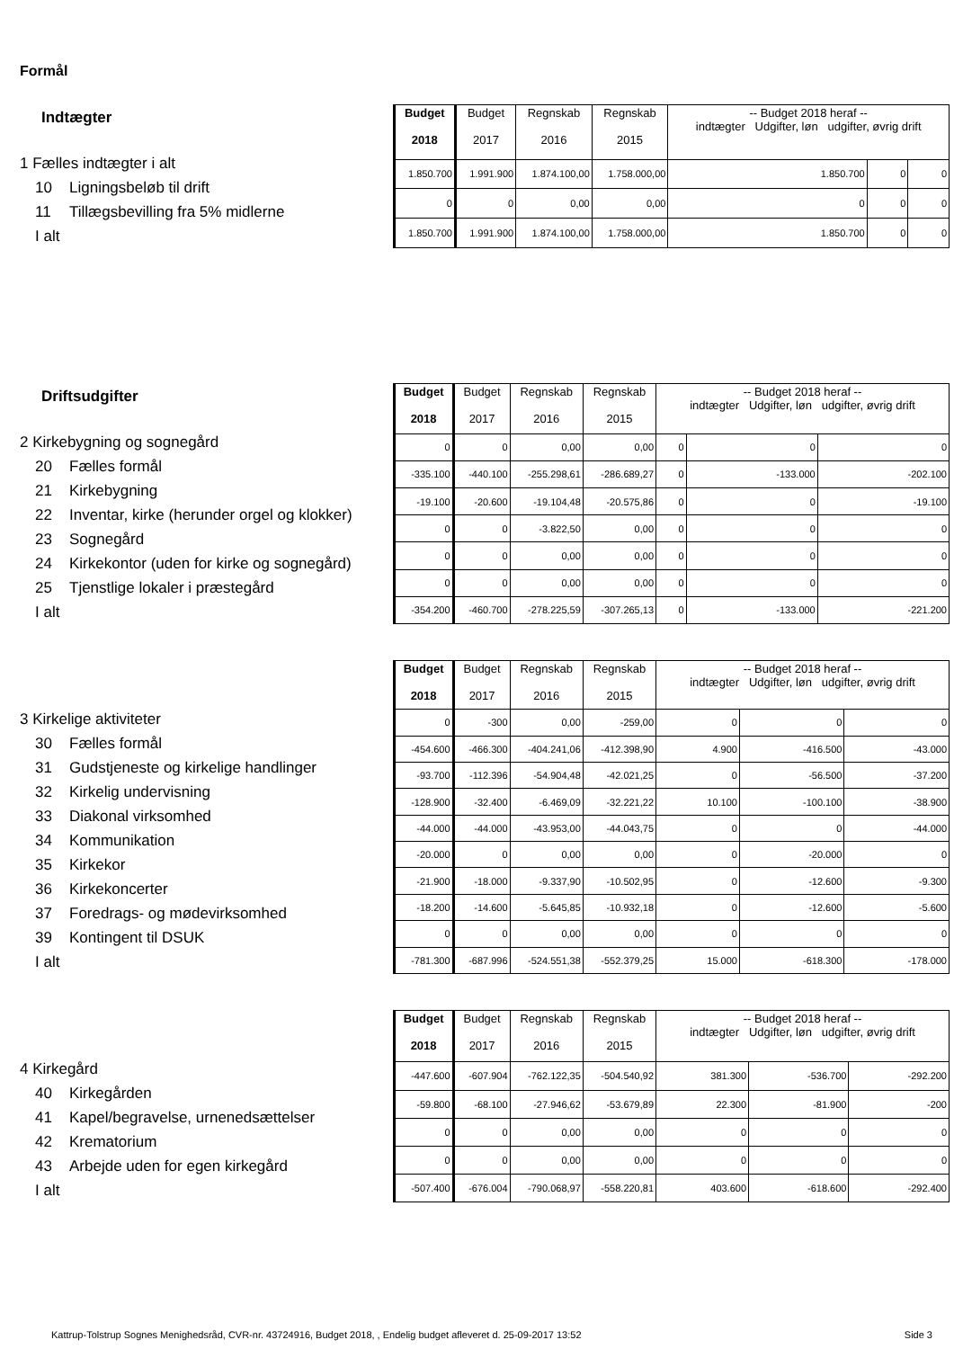Formål
Indtægter
1 Fælles indtægter i alt
10 Ligningsbeløb til drift
11 Tillægsbevilling fra 5% midlerne
I alt
| Budget 2018 | Budget 2017 | Regnskab 2016 | Regnskab 2015 | -- Budget 2018 heraf -- indtægter Udgifter, løn udgifter, øvrig drift | | |
| --- | --- | --- | --- | --- | --- | --- |
| 1.850.700 | 1.991.900 | 1.874.100,00 | 1.758.000,00 | 1.850.700 | 0 | 0 |
| 0 | 0 | 0,00 | 0,00 | 0 | 0 | 0 |
| 1.850.700 | 1.991.900 | 1.874.100,00 | 1.758.000,00 | 1.850.700 | 0 | 0 |
Driftsudgifter
2 Kirkebygning og sognegård
20 Fælles formål
21 Kirkebygning
22 Inventar, kirke (herunder orgel og klokker)
23 Sognegård
24 Kirkekontor (uden for kirke og sognegård)
25 Tjenstlige lokaler i præstegård
I alt
| Budget 2018 | Budget 2017 | Regnskab 2016 | Regnskab 2015 | -- Budget 2018 heraf -- indtægter Udgifter, løn udgifter, øvrig drift | | |
| --- | --- | --- | --- | --- | --- | --- |
| 0 | 0 | 0,00 | 0,00 | 0 | 0 | 0 |
| -335.100 | -440.100 | -255.298,61 | -286.689,27 | 0 | -133.000 | -202.100 |
| -19.100 | -20.600 | -19.104,48 | -20.575,86 | 0 | 0 | -19.100 |
| 0 | 0 | -3.822,50 | 0,00 | 0 | 0 | 0 |
| 0 | 0 | 0,00 | 0,00 | 0 | 0 | 0 |
| 0 | 0 | 0,00 | 0,00 | 0 | 0 | 0 |
| -354.200 | -460.700 | -278.225,59 | -307.265,13 | 0 | -133.000 | -221.200 |
3 Kirkelige aktiviteter
30 Fælles formål
31 Gudstjeneste og kirkelige handlinger
32 Kirkelig undervisning
33 Diakonal virksomhed
34 Kommunikation
35 Kirkekor
36 Kirkekoncerter
37 Foredrags- og mødevirksomhed
39 Kontingent til DSUK
I alt
| Budget 2018 | Budget 2017 | Regnskab 2016 | Regnskab 2015 | -- Budget 2018 heraf -- indtægter Udgifter, løn udgifter, øvrig drift | | |
| --- | --- | --- | --- | --- | --- | --- |
| 0 | -300 | 0,00 | -259,00 | 0 | 0 | 0 |
| -454.600 | -466.300 | -404.241,06 | -412.398,90 | 4.900 | -416.500 | -43.000 |
| -93.700 | -112.396 | -54.904,48 | -42.021,25 | 0 | -56.500 | -37.200 |
| -128.900 | -32.400 | -6.469,09 | -32.221,22 | 10.100 | -100.100 | -38.900 |
| -44.000 | -44.000 | -43.953,00 | -44.043,75 | 0 | 0 | -44.000 |
| -20.000 | 0 | 0,00 | 0,00 | 0 | -20.000 | 0 |
| -21.900 | -18.000 | -9.337,90 | -10.502,95 | 0 | -12.600 | -9.300 |
| -18.200 | -14.600 | -5.645,85 | -10.932,18 | 0 | -12.600 | -5.600 |
| 0 | 0 | 0,00 | 0,00 | 0 | 0 | 0 |
| -781.300 | -687.996 | -524.551,38 | -552.379,25 | 15.000 | -618.300 | -178.000 |
4 Kirkegård
40 Kirkegården
41 Kapel/begravelse, urnenedsættelser
42 Krematorium
43 Arbejde uden for egen kirkegård
I alt
| Budget 2018 | Budget 2017 | Regnskab 2016 | Regnskab 2015 | -- Budget 2018 heraf -- indtægter Udgifter, løn udgifter, øvrig drift | | |
| --- | --- | --- | --- | --- | --- | --- |
| -447.600 | -607.904 | -762.122,35 | -504.540,92 | 381.300 | -536.700 | -292.200 |
| -59.800 | -68.100 | -27.946,62 | -53.679,89 | 22.300 | -81.900 | -200 |
| 0 | 0 | 0,00 | 0,00 | 0 | 0 | 0 |
| 0 | 0 | 0,00 | 0,00 | 0 | 0 | 0 |
| -507.400 | -676.004 | -790.068,97 | -558.220,81 | 403.600 | -618.600 | -292.400 |
Kattrup-Tolstrup Sognes Menighedsråd, CVR-nr. 43724916, Budget 2018, , Endelig budget afleveret d. 25-09-2017 13:52 Side 3